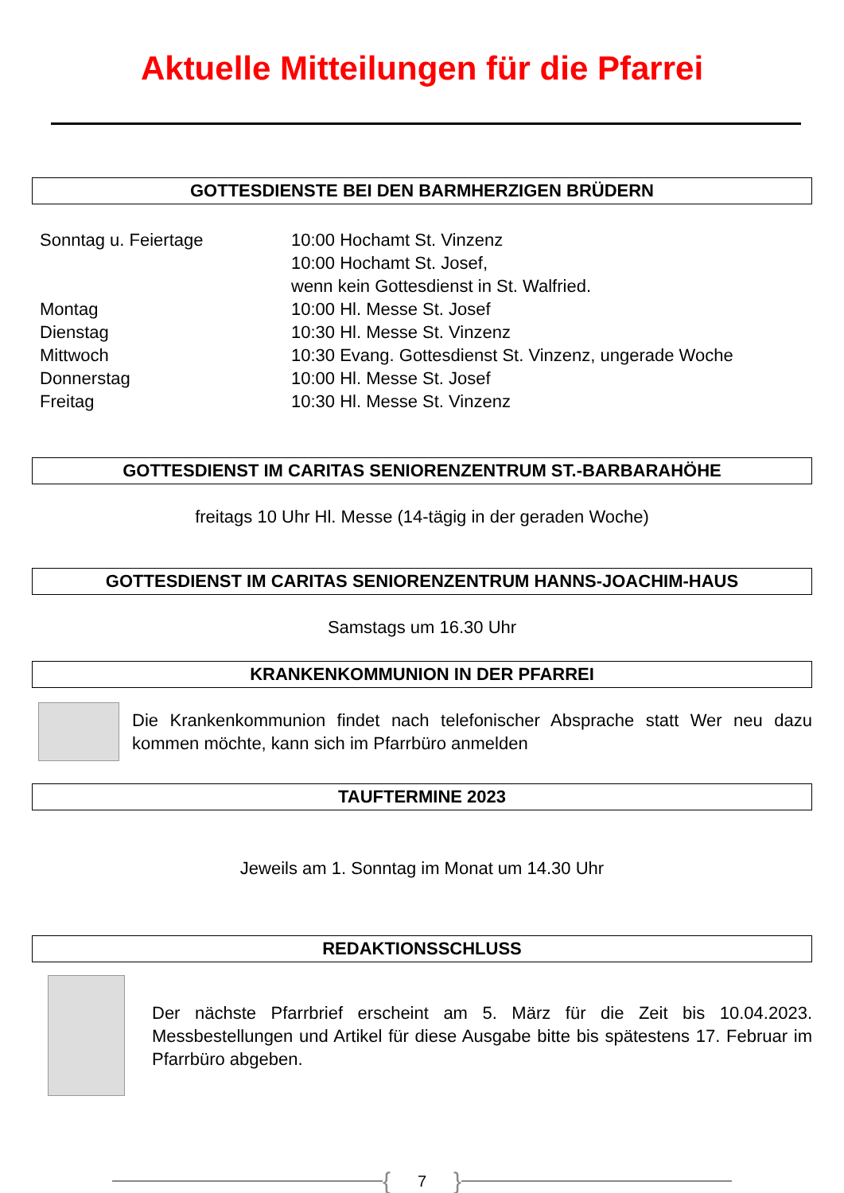Aktuelle Mitteilungen für die Pfarrei
GOTTESDIENSTE BEI DEN BARMHERZIGEN BRÜDERN
| Sonntag u. Feiertage | 10:00 Hochamt St. Vinzenz 10:00 Hochamt St. Josef, wenn kein Gottesdienst in St. Walfried. |
| Montag | 10:00 Hl. Messe St. Josef |
| Dienstag | 10:30 Hl. Messe St. Vinzenz |
| Mittwoch | 10:30 Evang. Gottesdienst St. Vinzenz, ungerade Woche |
| Donnerstag | 10:00 Hl. Messe St. Josef |
| Freitag | 10:30 Hl. Messe St. Vinzenz |
GOTTESDIENST IM CARITAS SENIORENZENTRUM ST.-BARBARAHÖHE
freitags 10 Uhr Hl. Messe (14-tägig in der geraden Woche)
GOTTESDIENST IM CARITAS SENIORENZENTRUM HANNS-JOACHIM-HAUS
Samstags um 16.30 Uhr
KRANKENKOMMUNION IN DER PFARREI
Die Krankenkommunion findet nach telefonischer Absprache statt Wer neu dazu kommen möchte, kann sich im Pfarrbüro anmelden
TAUFTERMINE 2023
Jeweils am 1. Sonntag im Monat um 14.30 Uhr
REDAKTIONSSCHLUSS
Der nächste Pfarrbrief erscheint am 5. März für die Zeit bis 10.04.2023. Messbestellungen und Artikel für diese Ausgabe bitte bis spätestens 17. Februar im Pfarrbüro abgeben.
{ 7 }